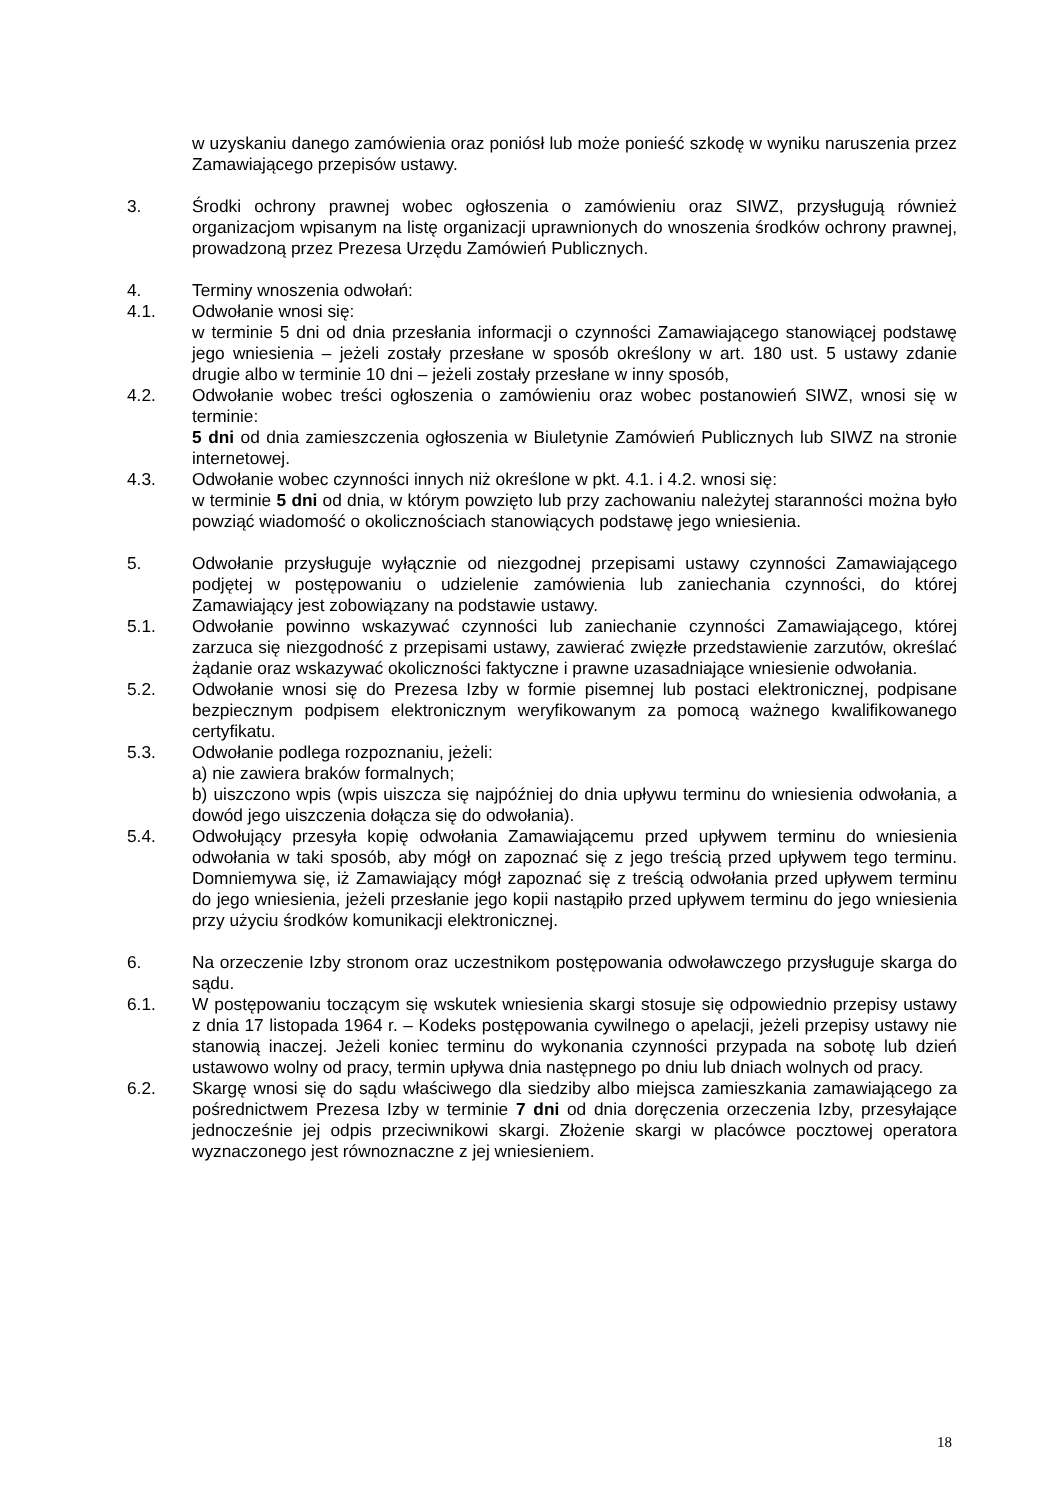w uzyskaniu danego zamówienia oraz poniósł lub może ponieść szkodę w wyniku naruszenia przez Zamawiającego przepisów ustawy.
3. Środki ochrony prawnej wobec ogłoszenia o zamówieniu oraz SIWZ, przysługują również organizacjom wpisanym na listę organizacji uprawnionych do wnoszenia środków ochrony prawnej, prowadzoną przez Prezesa Urzędu Zamówień Publicznych.
4. Terminy wnoszenia odwołań:
4.1. Odwołanie wnosi się:
w terminie 5 dni od dnia przesłania informacji o czynności Zamawiającego stanowiącej podstawę jego wniesienia – jeżeli zostały przesłane w sposób określony w art. 180 ust. 5 ustawy zdanie drugie albo w terminie 10 dni – jeżeli zostały przesłane w inny sposób,
4.2. Odwołanie wobec treści ogłoszenia o zamówieniu oraz wobec postanowień SIWZ, wnosi się w terminie:
5 dni od dnia zamieszczenia ogłoszenia w Biuletynie Zamówień Publicznych lub SIWZ na stronie internetowej.
4.3. Odwołanie wobec czynności innych niż określone w pkt. 4.1. i 4.2. wnosi się:
w terminie 5 dni od dnia, w którym powzięto lub przy zachowaniu należytej staranności można było powziąć wiadomość o okolicznościach stanowiących podstawę jego wniesienia.
5. Odwołanie przysługuje wyłącznie od niezgodnej przepisami ustawy czynności Zamawiającego podjętej w postępowaniu o udzielenie zamówienia lub zaniechania czynności, do której Zamawiający jest zobowiązany na podstawie ustawy.
5.1. Odwołanie powinno wskazywać czynności lub zaniechanie czynności Zamawiającego, której zarzuca się niezgodność z przepisami ustawy, zawierać zwięzłe przedstawienie zarzutów, określać żądanie oraz wskazywać okoliczności faktyczne i prawne uzasadniające wniesienie odwołania.
5.2. Odwołanie wnosi się do Prezesa Izby w formie pisemnej lub postaci elektronicznej, podpisane bezpiecznym podpisem elektronicznym weryfikowanym za pomocą ważnego kwalifikowanego certyfikatu.
5.3. Odwołanie podlega rozpoznaniu, jeżeli:
a) nie zawiera braków formalnych;
b) uiszczono wpis (wpis uiszcza się najpóźniej do dnia upływu terminu do wniesienia odwołania, a dowód jego uiszczenia dołącza się do odwołania).
5.4. Odwołujący przesyła kopię odwołania Zamawiającemu przed upływem terminu do wniesienia odwołania w taki sposób, aby mógł on zapoznać się z jego treścią przed upływem tego terminu. Domniemywa się, iż Zamawiający mógł zapoznać się z treścią odwołania przed upływem terminu do jego wniesienia, jeżeli przesłanie jego kopii nastąpiło przed upływem terminu do jego wniesienia przy użyciu środków komunikacji elektronicznej.
6. Na orzeczenie Izby stronom oraz uczestnikom postępowania odwoławczego przysługuje skarga do sądu.
6.1. W postępowaniu toczącym się wskutek wniesienia skargi stosuje się odpowiednio przepisy ustawy z dnia 17 listopada 1964 r. – Kodeks postępowania cywilnego o apelacji, jeżeli przepisy ustawy nie stanowią inaczej. Jeżeli koniec terminu do wykonania czynności przypada na sobotę lub dzień ustawowo wolny od pracy, termin upływa dnia następnego po dniu lub dniach wolnych od pracy.
6.2. Skargę wnosi się do sądu właściwego dla siedziby albo miejsca zamieszkania zamawiającego za pośrednictwem Prezesa Izby w terminie 7 dni od dnia doręczenia orzeczenia Izby, przesyłające jednocześnie jej odpis przeciwnikowi skargi. Złożenie skargi w placówce pocztowej operatora wyznaczonego jest równoznaczne z jej wniesieniem.
18